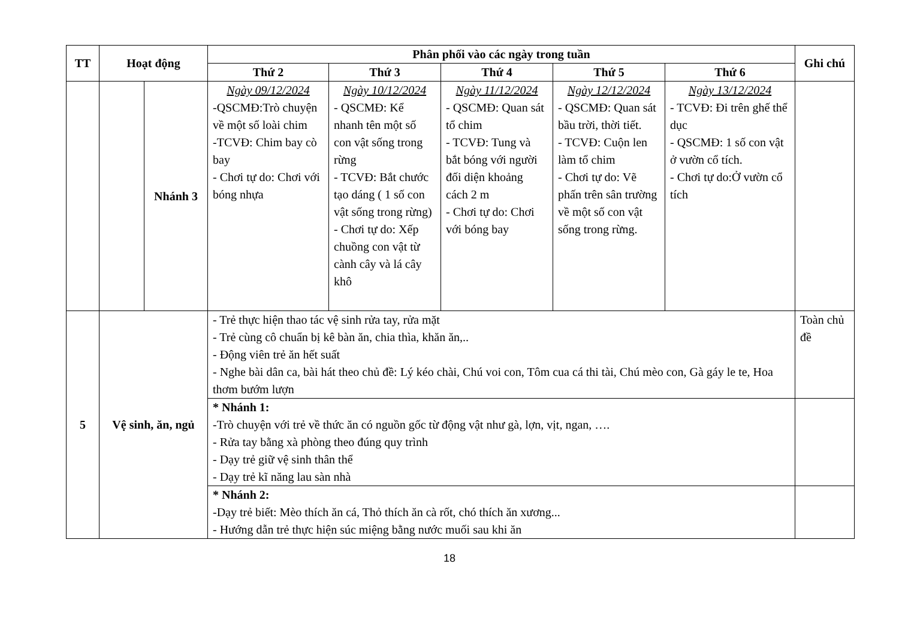| TT | Hoạt động | | Phân phối vào các ngày trong tuần | | | | | Ghi chú |
| --- | --- | --- | --- | --- | --- | --- | --- | --- |
| | | | Thứ 2 | Thứ 3 | Thứ 4 | Thứ 5 | Thứ 6 | |
| | | Nhánh 3 | Ngày 09/12/2024 -QSCMĐ:Trò chuyện về một số loài chim -TCVĐ: Chim bay cò bay - Chơi tự do: Chơi với bóng nhựa | Ngày 10/12/2024 - QSCMĐ: Kể nhanh tên một số con vật sống trong rừng - TCVĐ: Bắt chước tạo dáng ( 1 số con vật sống trong rừng) - Chơi tự do: Xếp chuồng con vật từ cành cây và lá cây khô | Ngày 11/12/2024 - QSCMĐ: Quan sát tổ chim - TCVĐ: Tung và bắt bóng với người đối diện khoảng cách 2 m - Chơi tự do: Chơi với bóng bay | Ngày 12/12/2024 - QSCMĐ: Quan sát bầu trời, thời tiết. - TCVĐ: Cuộn len làm tổ chim - Chơi tự do: Vẽ phấn trên sân trường về một số con vật sống trong rừng. | Ngày 13/12/2024 - TCVĐ: Đi trên ghế thể dục - QSCMĐ: 1 số con vật ở vườn cổ tích. - Chơi tự do:Ở vườn cổ tích | |
| 5 | Vệ sinh, ăn, ngủ | | - Trẻ thực hiện thao tác vệ sinh rửa tay, rửa mặt - Trẻ cùng cô chuẩn bị kê bàn ăn, chia thìa, khăn ăn,.. - Động viên trẻ ăn hết suất - Nghe bài dân ca, bài hát theo chủ đề: Lý kéo chài, Chú voi con, Tôm cua cá thi tài, Chú mèo con, Gà gáy le te, Hoa thơm bướm lượn | | | | | Toàn chủ đề |
| | | | * Nhánh 1: -Trò chuyện với trẻ về thức ăn có nguồn gốc từ động vật như gà, lợn, vịt, ngan, …. - Rửa tay bằng xà phòng theo đúng quy trình - Dạy trẻ giữ vệ sinh thân thể - Dạy trẻ kĩ năng lau sàn nhà | | | | | |
| | | | * Nhánh 2: -Dạy trẻ biết: Mèo thích ăn cá, Thỏ thích ăn cà rốt, chó thích ăn xương... - Hướng dẫn trẻ thực hiện súc miệng bằng nước muối sau khi ăn | | | | | |
18